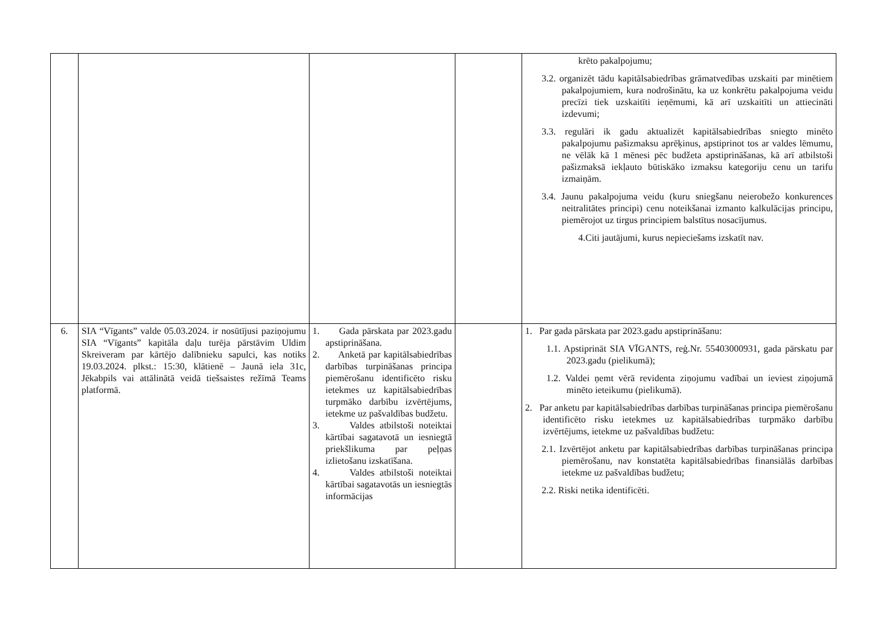| | | | | krēto pakalpojumu; 3.2. organizēt tādu kapitālsabiedrības grāmatvedības uzskaiti par minētiem pakalpojumiem, kura nodrošinātu, ka uz konkrētu pakalpojuma veidu precīzi tiek uzskaitīti ieņēmumi, kā arī uzskaitīti un attiecināti izdevumi; 3.3. regulāri ik gadu aktualizēt kapitālsabiedrības sniegto minēto pakalpojumu pašizmaksu aprēķinus, apstiprinot tos ar valdes lēmumu, ne vēlāk kā 1 mēnesi pēc budžeta apstiprināšanas, kā arī atbilstoši pašizmaksā iekļauto būtiskāko izmaksu kategoriju cenu un tarifu izmaiņām. 3.4. Jaunu pakalpojuma veidu (kuru sniegšanu neierobežo konkurences neitralitātes principi) cenu noteikšanai izmanto kalkulācijas principu, piemērojot uz tirgus principiem balstītus nosacījumus. 4.Citi jautājumi, kurus nepieciešams izskatīt nav. |
| 6. | SIA “Vīgants” valde 05.03.2024. ir nosūtījusi paziņojumu SIA “Vīgants” kapitāla daļu turēja pārstāvim Uldim Skreiveram par kārtējo dalībnieku sapulci, kas notiks 19.03.2024. plkst.: 15:30, klātienē – Jaunā iela 31c, Jēkabpils vai attālinātā veidā tiešsaistes režīmā Teams platformā. | 1. Gada pārskata par 2023.gadu apstiprināšana. 2. Anketā par kapitālsabiedrības darbības turpināšanas principa piemērošanu identificēto risku ietekmes uz kapitālsabiedrības turpmāko darbību izvērtējums, ietekme uz pašvaldības budžetu. 3. Valdes atbilstoši noteiktai kārtībai sagatavotā un iesniegtā priekšlikuma par peļņas izlietošanu izskatīšana. 4. Valdes atbilstoši noteiktai kārtībai sagatavotās un iesniegtās informācijas | | 1. Par gada pārskata par 2023.gadu apstiprināšanu: 1.1. Apstiprināt SIA VĪGANTS, reģ.Nr. 55403000931, gada pārskatu par 2023.gadu (pielikumā); 1.2. Valdei ņemt vērā revidenta ziņojumu vadībai un ieviest ziņojumā minēto ieteikumu (pielikumā). 2. Par anketu par kapitālsabiedrības darbības turpināšanas principa piemērošanu identificēto risku ietekmes uz kapitālsabiedrības turpmāko darbību izvērtējums, ietekme uz pašvaldības budžetu: 2.1. Izvērtējot anketu par kapitālsabiedrības darbības turpināšanas principa piemērošanu, nav konstatēta kapitālsabiedrības finansiālās darbības ietekme uz pašvaldības budžetu; 2.2. Riski netika identificēti. |